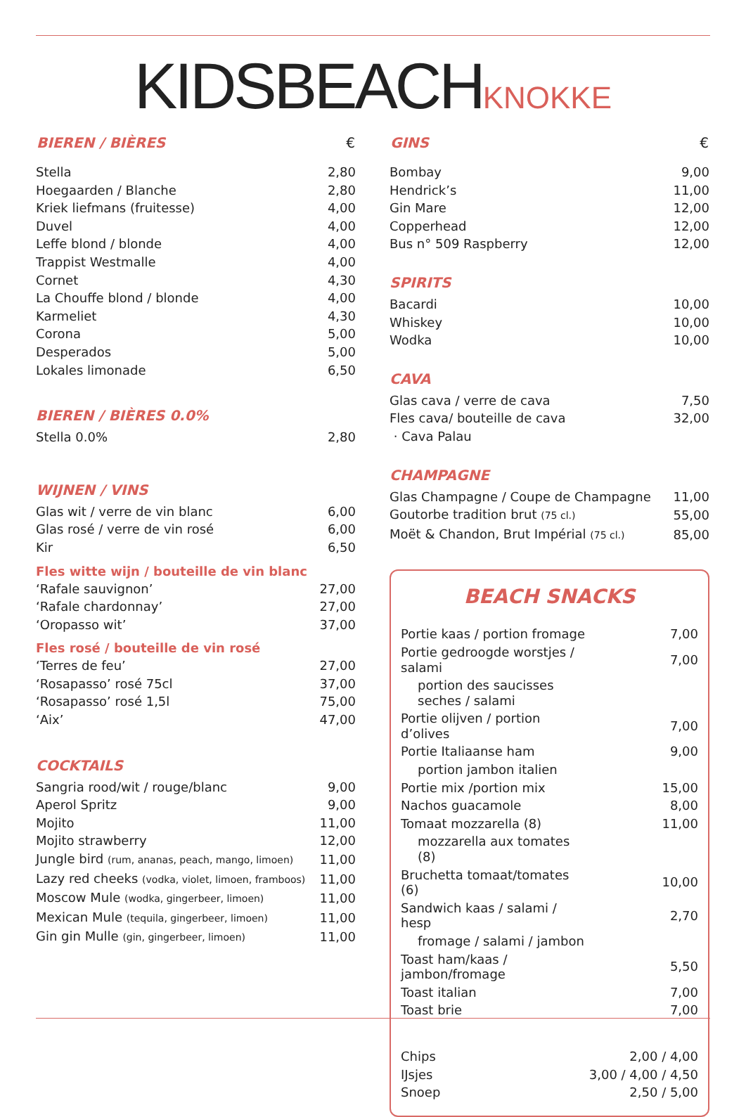KIDSBEACH KNOKKE
| BIEREN / BIÈRES | € |
| --- | --- |
| Stella | 2,80 |
| Hoegaarden / Blanche | 2,80 |
| Kriek liefmans (fruitesse) | 4,00 |
| Duvel | 4,00 |
| Leffe blond / blonde | 4,00 |
| Trappist Westmalle | 4,00 |
| Cornet | 4,30 |
| La Chouffe blond / blonde | 4,00 |
| Karmeliet | 4,30 |
| Corona | 5,00 |
| Desperados | 5,00 |
| Lokales limonade | 6,50 |
BIEREN / BIÈRES 0.0%
| Stella 0.0% | 2,80 |
WIJNEN / VINS
| Glas wit / verre de vin blanc | 6,00 |
| Glas rosé / verre de vin rosé | 6,00 |
| Kir | 6,50 |
Fles witte wijn / bouteille de vin blanc
| ‘Rafale sauvignon’ | 27,00 |
| ‘Rafale chardonnay’ | 27,00 |
| ‘Oropasso wit’ | 37,00 |
Fles rosé / bouteille de vin rosé
| ‘Terres de feu’ | 27,00 |
| ‘Rosapasso’ rosé 75cl | 37,00 |
| ‘Rosapasso’ rosé 1,5l | 75,00 |
| ‘Aix’ | 47,00 |
COCKTAILS
| Sangria rood/wit / rouge/blanc | 9,00 |
| Aperol Spritz | 9,00 |
| Mojito | 11,00 |
| Mojito strawberry | 12,00 |
| Jungle bird (rum, ananas, peach, mango, limoen) | 11,00 |
| Lazy red cheeks (vodka, violet, limoen, framboos) | 11,00 |
| Moscow Mule (wodka, gingerbeer, limoen) | 11,00 |
| Mexican Mule (tequila, gingerbeer, limoen) | 11,00 |
| Gin gin Mulle (gin, gingerbeer, limoen) | 11,00 |
| GINS | € |
| --- | --- |
| Bombay | 9,00 |
| Hendrick’s | 11,00 |
| Gin Mare | 12,00 |
| Copperhead | 12,00 |
| Bus n° 509 Raspberry | 12,00 |
SPIRITS
| Bacardi | 10,00 |
| Whiskey | 10,00 |
| Wodka | 10,00 |
CAVA
| Glas cava / verre de cava | 7,50 |
| Fles cava/ bouteille de cava | 32,00 |
| · Cava Palau | |
CHAMPAGNE
| Glas Champagne / Coupe de Champagne | 11,00 |
| Goutorbe tradition brut (75 cl.) | 55,00 |
| Moët & Chandon, Brut Impérial (75 cl.) | 85,00 |
BEACH SNACKS
| Portie kaas / portion fromage | 7,00 |
| Portie gedroogde worstjes / salami | 7,00 |
| portion des saucisses seches / salami | |
| Portie olijven / portion d’olives | 7,00 |
| Portie Italiaanse ham | 9,00 |
| portion jambon italien | |
| Portie mix /portion mix | 15,00 |
| Nachos guacamole | 8,00 |
| Tomaat mozzarella (8) | 11,00 |
| mozzarella aux tomates (8) | |
| Bruchetta tomaat/tomates (6) | 10,00 |
| Sandwich kaas / salami / hesp | 2,70 |
| fromage / salami / jambon | |
| Toast ham/kaas / jambon/fromage | 5,50 |
| Toast italian | 7,00 |
| Toast brie | 7,00 |
| Chips | 2,00 / 4,00 |
| IJsjes | 3,00 / 4,00 / 4,50 |
| Snoep | 2,50 / 5,00 |